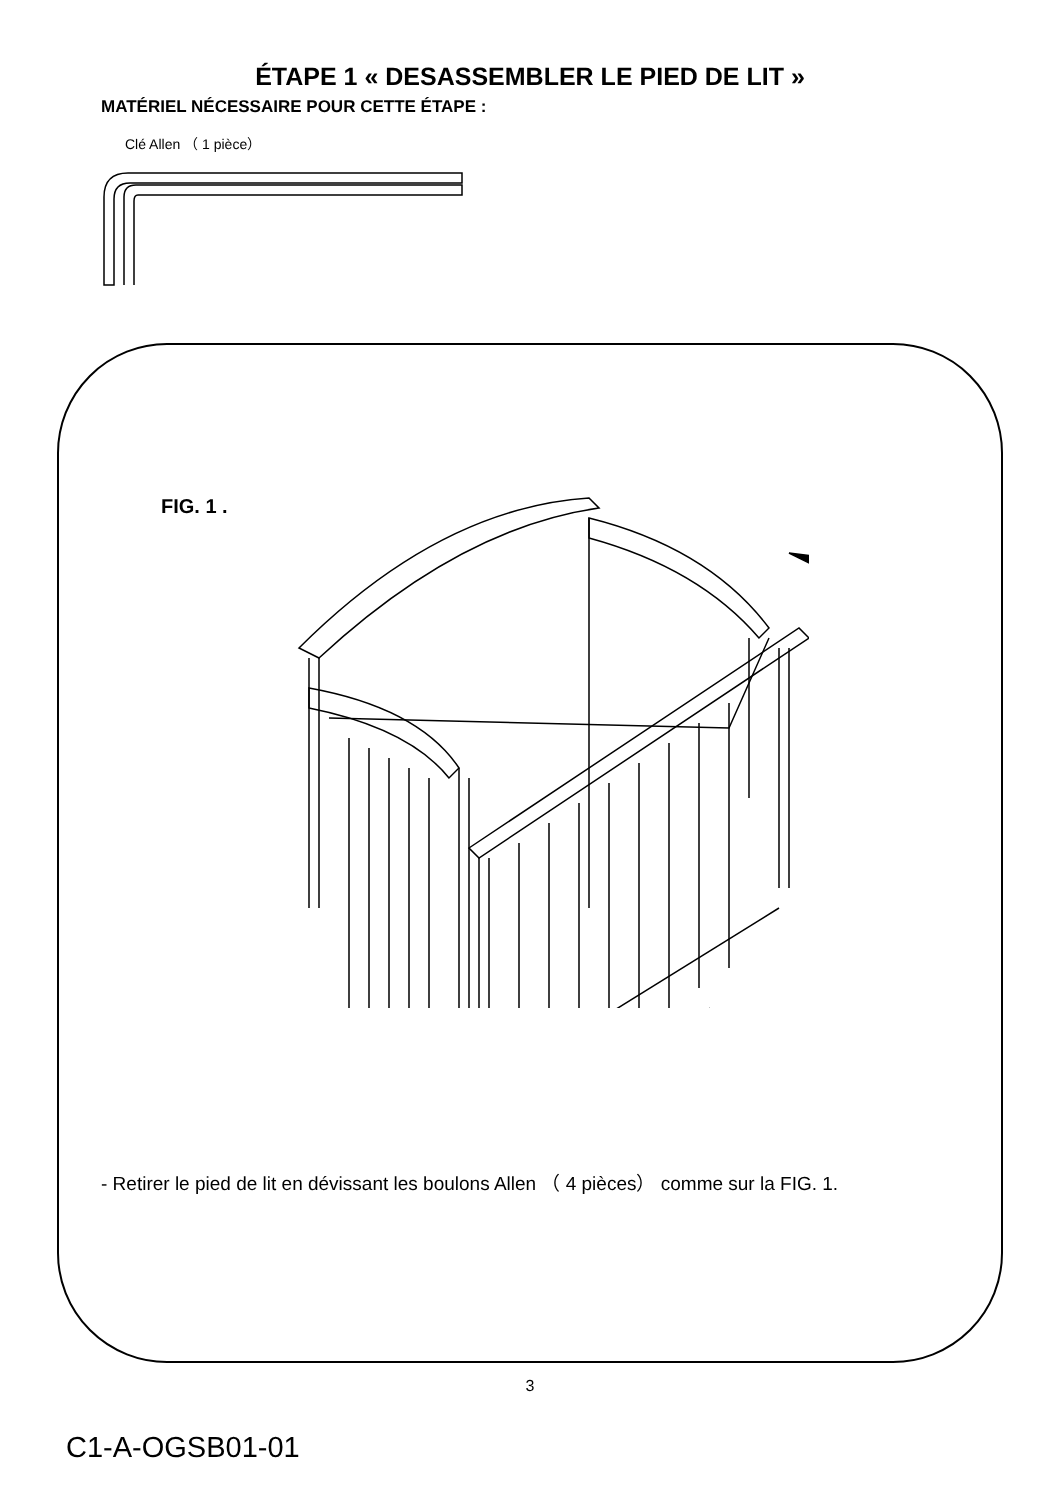ÉTAPE 1 « DESASSEMBLER LE PIED DE LIT »
MATÉRIEL NÉCESSAIRE POUR CETTE ÉTAPE :
Clé Allen （ 1 pièce）
FIG. 1 .
- Retirer le pied de lit en dévissant les boulons Allen （ 4 pièces） comme sur la FIG. 1.
3
C1-A-OGSB01-01